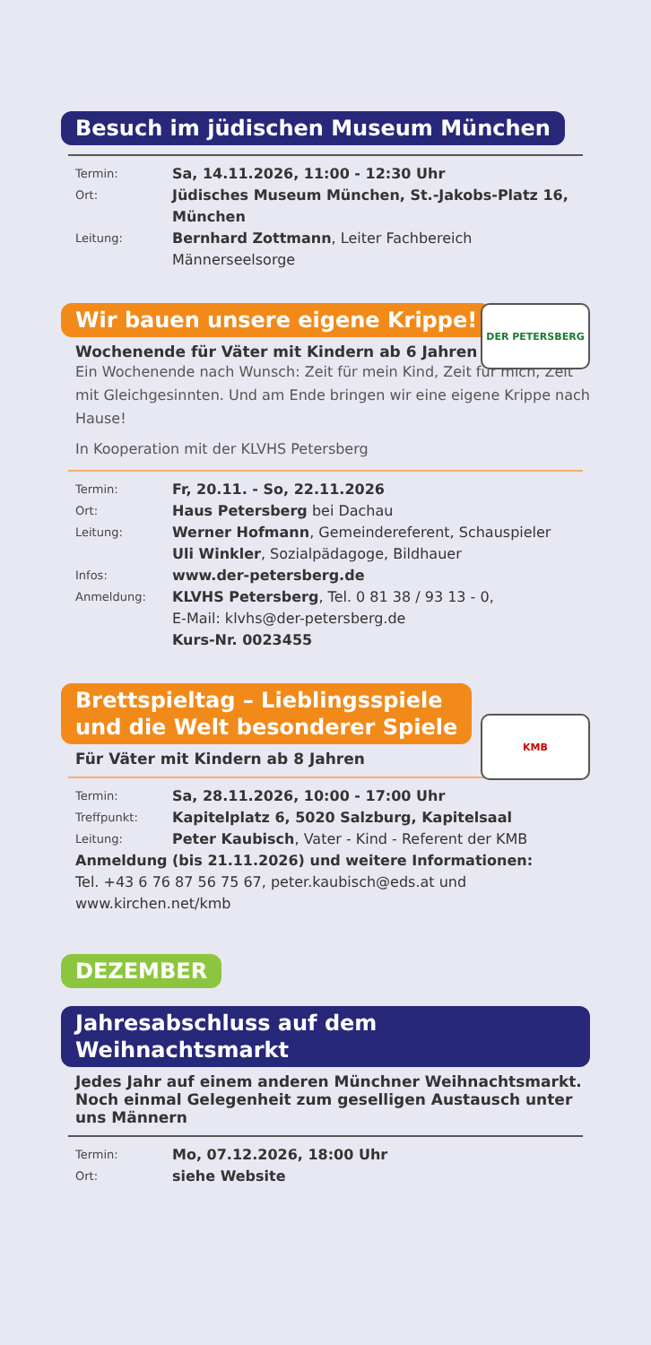Besuch im jüdischen Museum München
Termin:
Sa, 14.11.2026, 11:00 - 12:30 Uhr
Ort:
Jüdisches Museum München, St.-Jakobs-Platz 16, München
Leitung:
Bernhard Zottmann, Leiter Fachbereich Männerseelsorge
DER PETERSBERG
Wir bauen unsere eigene Krippe!
Wochenende für Väter mit Kindern ab 6 Jahren
Ein Wochenende nach Wunsch: Zeit für mein Kind, Zeit für mich, Zeit mit Gleichgesinnten. Und am Ende bringen wir eine eigene Krippe nach Hause!
In Kooperation mit der KLVHS Petersberg
Termin:
Fr, 20.11. - So, 22.11.2026
Ort:
Haus Petersberg bei Dachau
Leitung:
Werner Hofmann, Gemeindereferent, Schauspieler
Uli Winkler, Sozialpädagoge, Bildhauer
Infos:
www.der-petersberg.de
Anmeldung:
KLVHS Petersberg, Tel. 0 81 38 / 93 13 - 0,
E-Mail: klvhs@der-petersberg.de
Kurs-Nr. 0023455
KMB
Brettspieltag – Lieblingsspiele
und die Welt besonderer Spiele
Für Väter mit Kindern ab 8 Jahren
Termin:
Sa, 28.11.2026, 10:00 - 17:00 Uhr
Treffpunkt:
Kapitelplatz 6, 5020 Salzburg, Kapitelsaal
Leitung:
Peter Kaubisch, Vater - Kind - Referent der KMB
Anmeldung (bis 21.11.2026) und weitere Informationen:
Tel. +43 6 76 87 56 75 67, peter.kaubisch@eds.at und www.kirchen.net/kmb
DEZEMBER
Jahresabschluss auf dem Weihnachtsmarkt
Jedes Jahr auf einem anderen Münchner Weihnachtsmarkt. Noch einmal Gelegenheit zum geselligen Austausch unter uns Männern
Termin:
Mo, 07.12.2026, 18:00 Uhr
Ort:
siehe Website